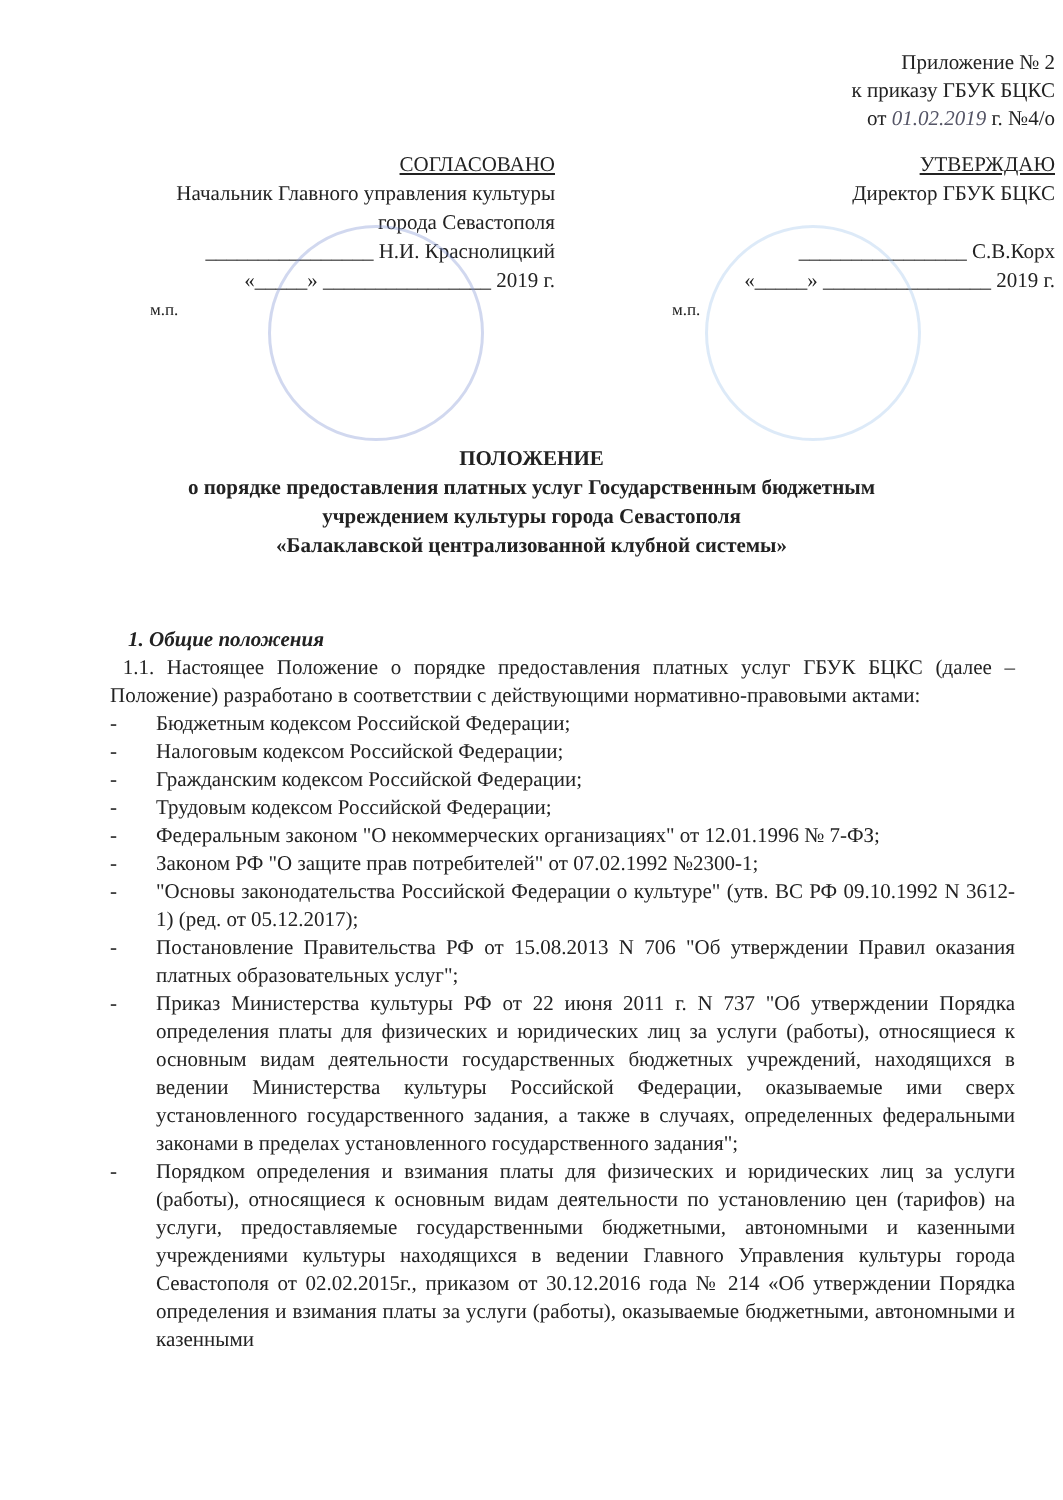Приложение № 2
к приказу ГБУК БЦКС
от 01.02.2019 г. №4/о
СОГЛАСОВАНО
Начальник Главного управления культуры
города Севастополя
________________ Н.И. Краснолицкий
«_____» ________________ 2019 г.
м.п.
УТВЕРЖДАЮ
Директор ГБУК БЦКС
________________ С.В.Корх
«_____» ________________ 2019 г.
м.п.
ПОЛОЖЕНИЕ
о порядке предоставления платных услуг Государственным бюджетным
учреждением культуры города Севастополя
«Балаклавской централизованной клубной системы»
1. Общие положения
1.1. Настоящее Положение о порядке предоставления платных услуг ГБУК БЦКС (далее – Положение) разработано в соответствии с действующими нормативно-правовыми актами:
- Бюджетным кодексом Российской Федерации;
- Налоговым кодексом Российской Федерации;
- Гражданским кодексом Российской Федерации;
- Трудовым кодексом Российской Федерации;
- Федеральным законом "О некоммерческих организациях" от 12.01.1996 № 7-ФЗ;
- Законом РФ "О защите прав потребителей" от 07.02.1992 №2300-1;
- "Основы законодательства Российской Федерации о культуре" (утв. ВС РФ 09.10.1992 N 3612-1) (ред. от 05.12.2017);
- Постановление Правительства РФ от 15.08.2013 N 706 "Об утверждении Правил оказания платных образовательных услуг";
- Приказ Министерства культуры РФ от 22 июня 2011 г. N 737 "Об утверждении Порядка определения платы для физических и юридических лиц за услуги (работы), относящиеся к основным видам деятельности государственных бюджетных учреждений, находящихся в ведении Министерства культуры Российской Федерации, оказываемые ими сверх установленного государственного задания, а также в случаях, определенных федеральными законами в пределах установленного государственного задания";
- Порядком определения и взимания платы для физических и юридических лиц за услуги (работы), относящиеся к основным видам деятельности по установлению цен (тарифов) на услуги, предоставляемые государственными бюджетными, автономными и казенными учреждениями культуры находящихся в ведении Главного Управления культуры города Севастополя от 02.02.2015г., приказом от 30.12.2016 года № 214 «Об утверждении Порядка определения и взимания платы за услуги (работы), оказываемые бюджетными, автономными и казенными